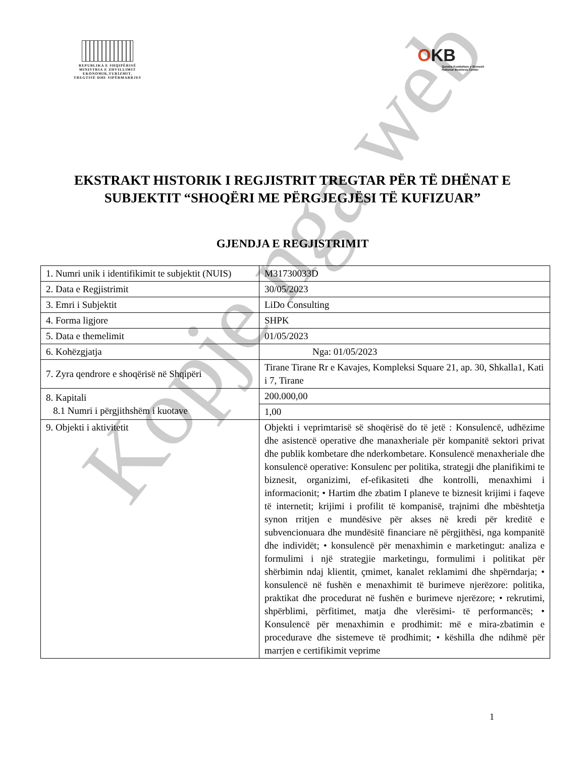REPUBLIKA E SHQIPËRISË
MINISTRIA E ZHVILLIMIT
EKONOMIK,TURIZMIT,
TREGTISË DHE SIPËRMARRJES
OKB
Qendra Kombëtare e Biznesit
National Business Center
EKSTRAKT HISTORIK I REGJISTRIT TREGTAR PËR TË DHËNAT E SUBJEKTIT “SHOQËRI ME PËRGJEGJËSI TË KUFIZUAR”
GJENDJA E REGJISTRIMIT
| 1. Numri unik i identifikimit te subjektit (NUIS) | M31730033D |
| 2. Data e Regjistrimit | 30/05/2023 |
| 3. Emri i Subjektit | LiDo Consulting |
| 4. Forma ligjore | SHPK |
| 5. Data e themelimit | 01/05/2023 |
| 6. Kohëzgjatja | Nga: 01/05/2023 |
| 7. Zyra qendrore e shoqërisë në Shqipëri | Tirane Tirane Rr e Kavajes, Kompleksi Square 21, ap. 30, Shkalla1, Kati i 7, Tirane |
| 8. Kapitali 8.1 Numri i përgjithshëm i kuotave | 200.000,00 |
| | 1,00 |
| 9. Objekti i aktivitetit | Objekti i veprimtarisë së shoqërisë do të jetë : Konsulencë, udhëzime dhe asistencë operative dhe manaxheriale për kompanitë sektori privat dhe publik kombetare dhe nderkombetare. Konsulencë menaxheriale dhe konsulencë operative: Konsulenc per politika, strategji dhe planifikimi te biznesit, organizimi, ef-efikasiteti dhe kontrolli, menaxhimi i informacionit; • Hartim dhe zbatim I planeve te biznesit krijimi i faqeve të internetit; krijimi i profilit të kompanisë, trajnimi dhe mbështetja synon rritjen e mundësive për akses në kredi për kreditë e subvencionuara dhe mundësitë financiare në përgjithësi, nga kompanitë dhe individët; • konsulencë për menaxhimin e marketingut: analiza e formulimi i një strategjie marketingu, formulimi i politikat për shërbimin ndaj klientit, çmimet, kanalet reklamimi dhe shpërndarja; • konsulencë në fushën e menaxhimit të burimeve njerëzore: politika, praktikat dhe procedurat në fushën e burimeve njerëzore; • rekrutimi, shpërblimi, përfitimet, matja dhe vlerësimi- të performancës; • Konsulencë për menaxhimin e prodhimit: më e mira-zbatimin e procedurave dhe sistemeve të prodhimit; • këshilla dhe ndihmë për marrjen e certifikimit veprime |
Kopje nga web
1